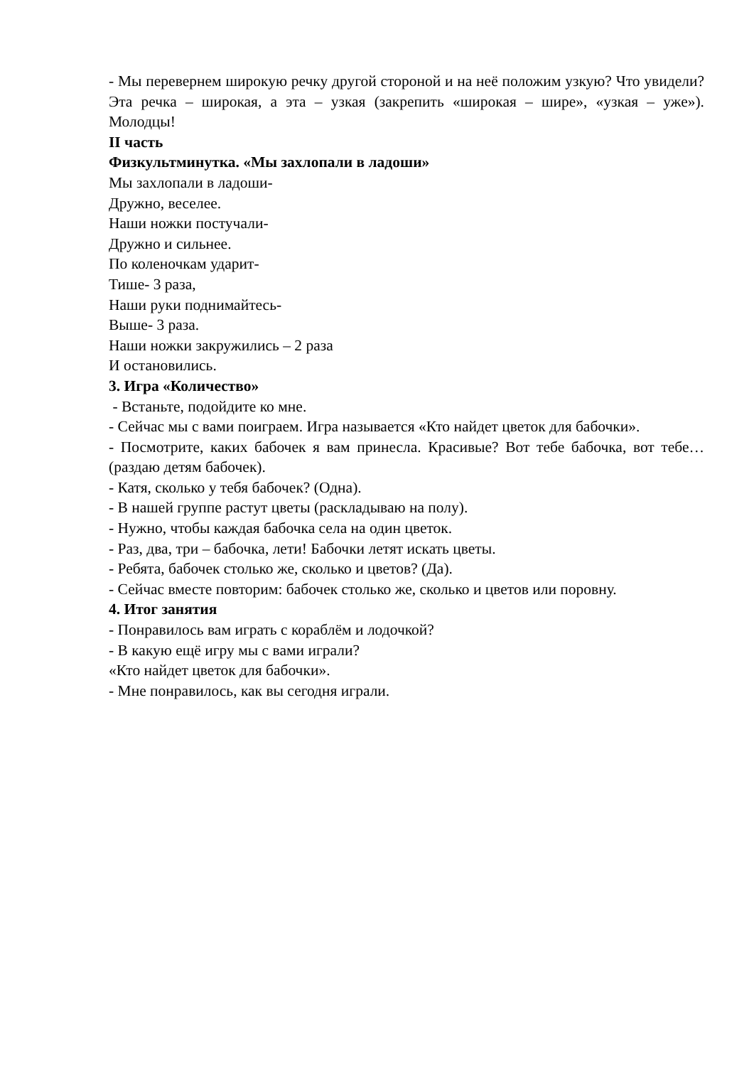- Мы перевернем широкую речку другой стороной и на неё положим узкую? Что увидели? Эта речка – широкая, а эта – узкая (закрепить «широкая – шире», «узкая – уже»). Молодцы!
II часть
Физкультминутка. «Мы захлопали в ладоши»
Мы захлопали в ладоши-
Дружно, веселее.
Наши ножки постучали-
Дружно и сильнее.
По коленочкам ударит-
Тише- 3 раза,
Наши руки поднимайтесь-
Выше- 3 раза.
Наши ножки закружились – 2 раза
И остановились.
3. Игра «Количество»
- Встаньте, подойдите ко мне.
- Сейчас мы с вами поиграем. Игра называется «Кто найдет цветок для бабочки».
- Посмотрите, каких бабочек я вам принесла. Красивые? Вот тебе бабочка, вот тебе… (раздаю детям бабочек).
- Катя, сколько у тебя бабочек? (Одна).
- В нашей группе растут цветы (раскладываю на полу).
- Нужно, чтобы каждая бабочка села на один цветок.
- Раз, два, три – бабочка, лети! Бабочки летят искать цветы.
- Ребята, бабочек столько же, сколько и цветов? (Да).
- Сейчас вместе повторим: бабочек столько же, сколько и цветов или поровну.
4. Итог занятия
- Понравилось вам играть с кораблём и лодочкой?
- В какую ещё игру мы с вами играли?
«Кто найдет цветок для бабочки».
- Мне понравилось, как вы сегодня играли.